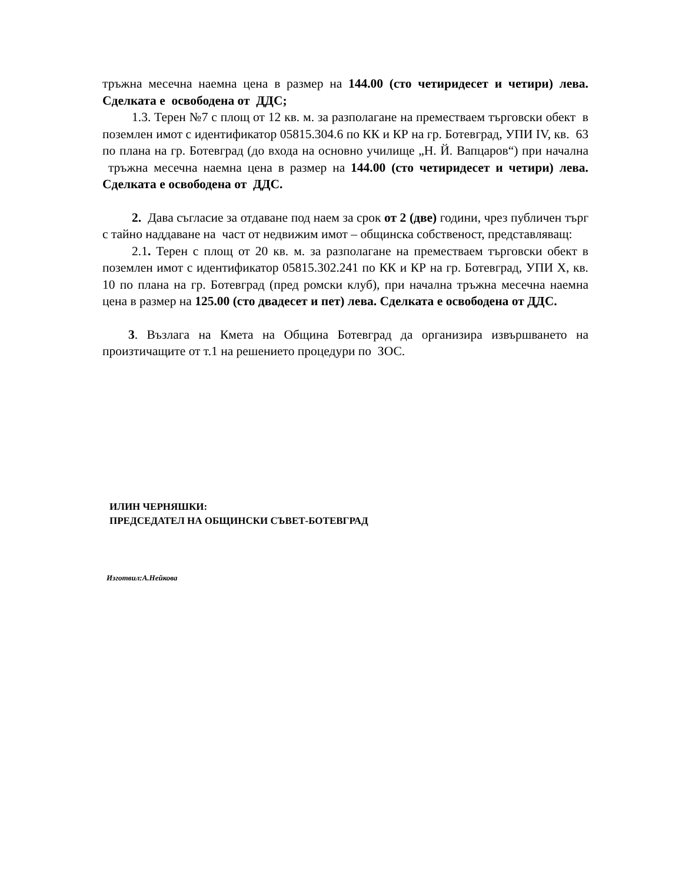тръжна месечна наемна цена в размер на 144.00 (сто четиридесет и четири) лева. Сделката е освободена от ДДС;
1.3. Терен №7 с площ от 12 кв. м. за разполагане на преместваем търговски обект в поземлен имот с идентификатор 05815.304.6 по КК и КР на гр. Ботевград, УПИ IV, кв. 63 по плана на гр. Ботевград (до входа на основно училище „Н. Й. Вапцаров“) при начална тръжна месечна наемна цена в размер на 144.00 (сто четиридесет и четири) лева. Сделката е освободена от ДДС.
2. Дава съгласие за отдаване под наем за срок от 2 (две) години, чрез публичен търг с тайно наддаване на част от недвижим имот – общинска собственост, представляващ:
2.1. Терен с площ от 20 кв. м. за разполагане на преместваем търговски обект в поземлен имот с идентификатор 05815.302.241 по КК и КР на гр. Ботевград, УПИ Х, кв. 10 по плана на гр. Ботевград (пред ромски клуб), при начална тръжна месечна наемна цена в размер на 125.00 (сто двадесет и пет) лева. Сделката е освободена от ДДС.
3. Възлага на Кмета на Община Ботевград да организира извършването на произтичащите от т.1 на решението процедури по ЗОС.
ИЛИН ЧЕРНЯШКИ:
ПРЕДСЕДАТЕЛ НА ОБЩИНСКИ СЪВЕТ-БОТЕВГРАД
Изготвил:А.Нейкова